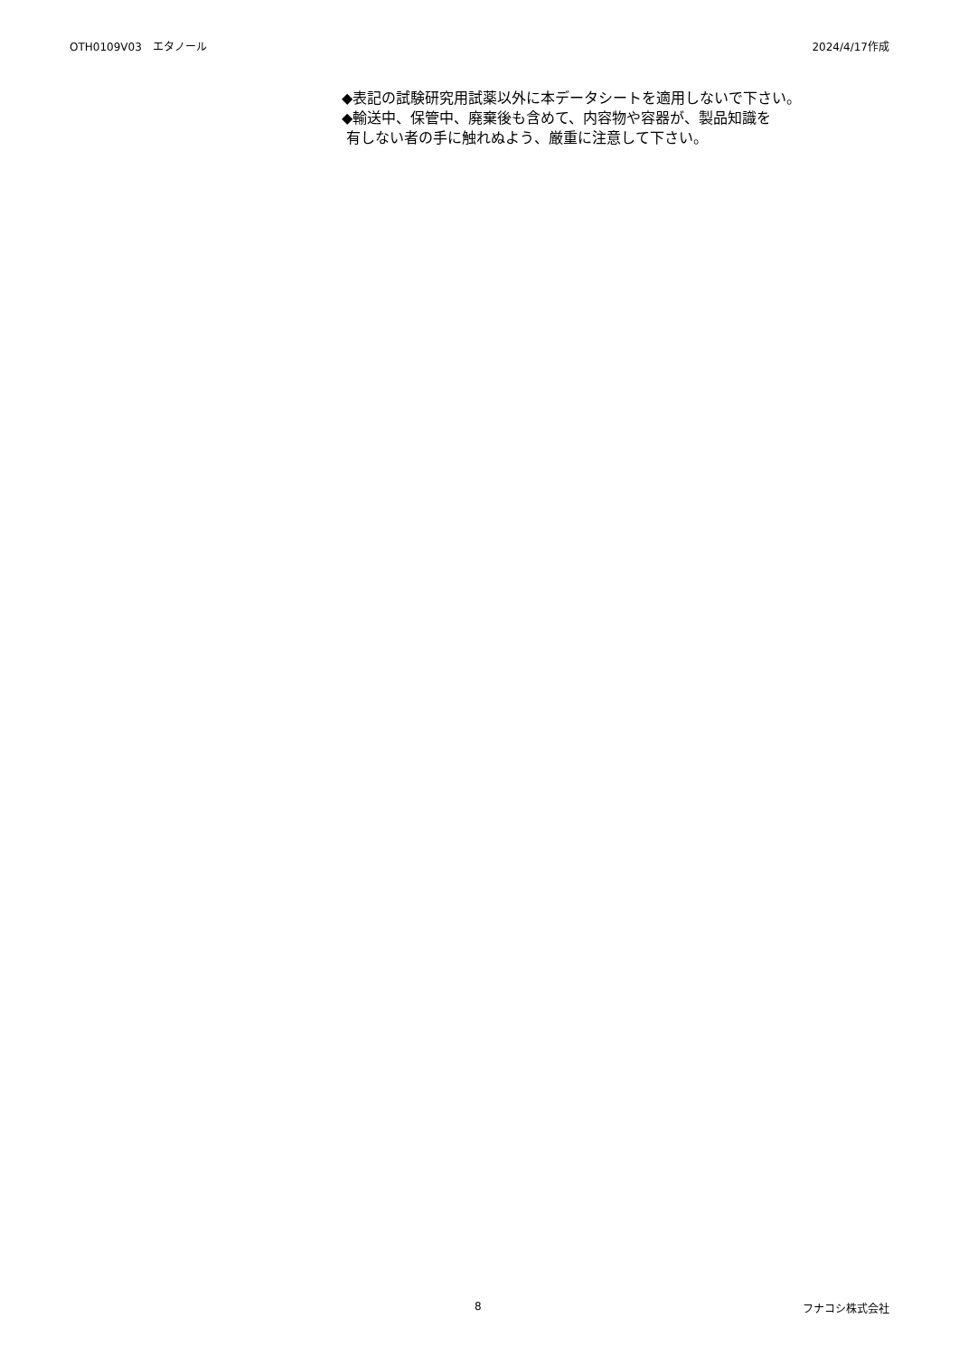OTH0109V03　エタノール 2024/4/17作成
◆表記の試験研究用試薬以外に本データシートを適用しないで下さい。
◆輸送中、保管中、廃棄後も含めて、内容物や容器が、製品知識を
有しない者の手に触れぬよう、厳重に注意して下さい。
8 フナコシ株式会社